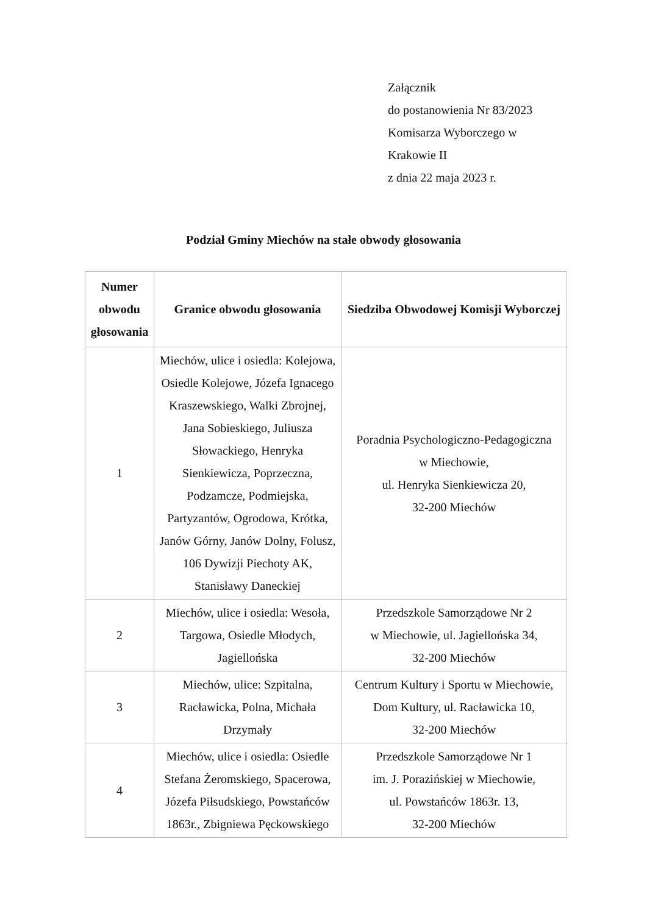Załącznik
do postanowienia Nr 83/2023
Komisarza Wyborczego w
Krakowie II
z dnia 22 maja 2023 r.
Podział Gminy Miechów na stałe obwody głosowania
| Numer obwodu głosowania | Granice obwodu głosowania | Siedziba Obwodowej Komisji Wyborczej |
| --- | --- | --- |
| 1 | Miechów, ulice i osiedla: Kolejowa, Osiedle Kolejowe, Józefa Ignacego Kraszewskiego, Walki Zbrojnej, Jana Sobieskiego, Juliusza Słowackiego, Henryka Sienkiewicza, Poprzeczna, Podzamcze, Podmiejska, Partyzantów, Ogrodowa, Krótka, Janów Górny, Janów Dolny, Folusz, 106 Dywizji Piechoty AK, Stanisławy Daneckiej | Poradnia Psychologiczno-Pedagogiczna w Miechowie, ul. Henryka Sienkiewicza 20, 32-200 Miechów |
| 2 | Miechów, ulice i osiedla: Wesoła, Targowa, Osiedle Młodych, Jagiellońska | Przedszkole Samorządowe Nr 2 w Miechowie, ul. Jagiellońska 34, 32-200 Miechów |
| 3 | Miechów, ulice: Szpitalna, Racławicka, Polna, Michała Drzymały | Centrum Kultury i Sportu w Miechowie, Dom Kultury, ul. Racławicka 10, 32-200 Miechów |
| 4 | Miechów, ulice i osiedla: Osiedle Stefana Żeromskiego, Spacerowa, Józefa Piłsudskiego, Powstańców 1863r., Zbigniewa Pęckowskiego | Przedszkole Samorządowe Nr 1 im. J. Porazińskiej w Miechowie, ul. Powstańców 1863r. 13, 32-200 Miechów |